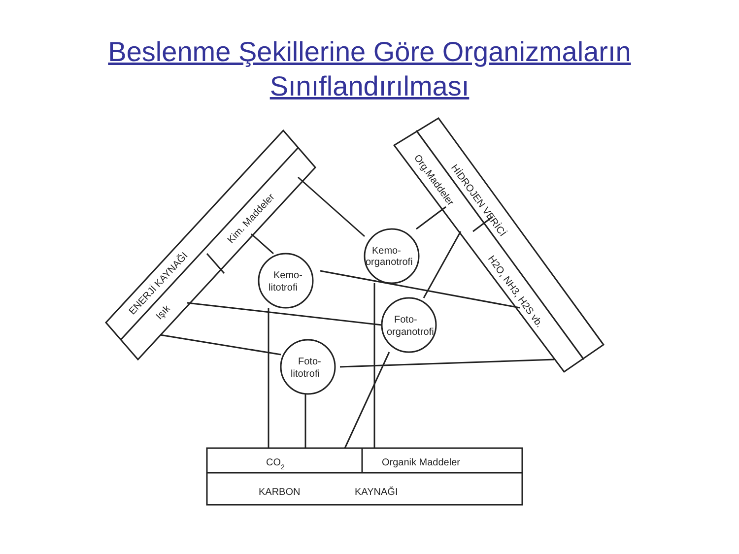Beslenme Şekillerine Göre Organizmaların
Sınıflandırılması
ENERJİ KAYNAĞI
Işık
Kim. Maddeler
HİDROJEN VERİCİ
Org.Maddeler
H2O, NH3, H2S vb.
Kemo-
litotrofi
Kemo-
organotrofi
Foto-
litotrofi
Foto-
organotrofi
CO2
Organik Maddeler
KARBON
KAYNAĞI